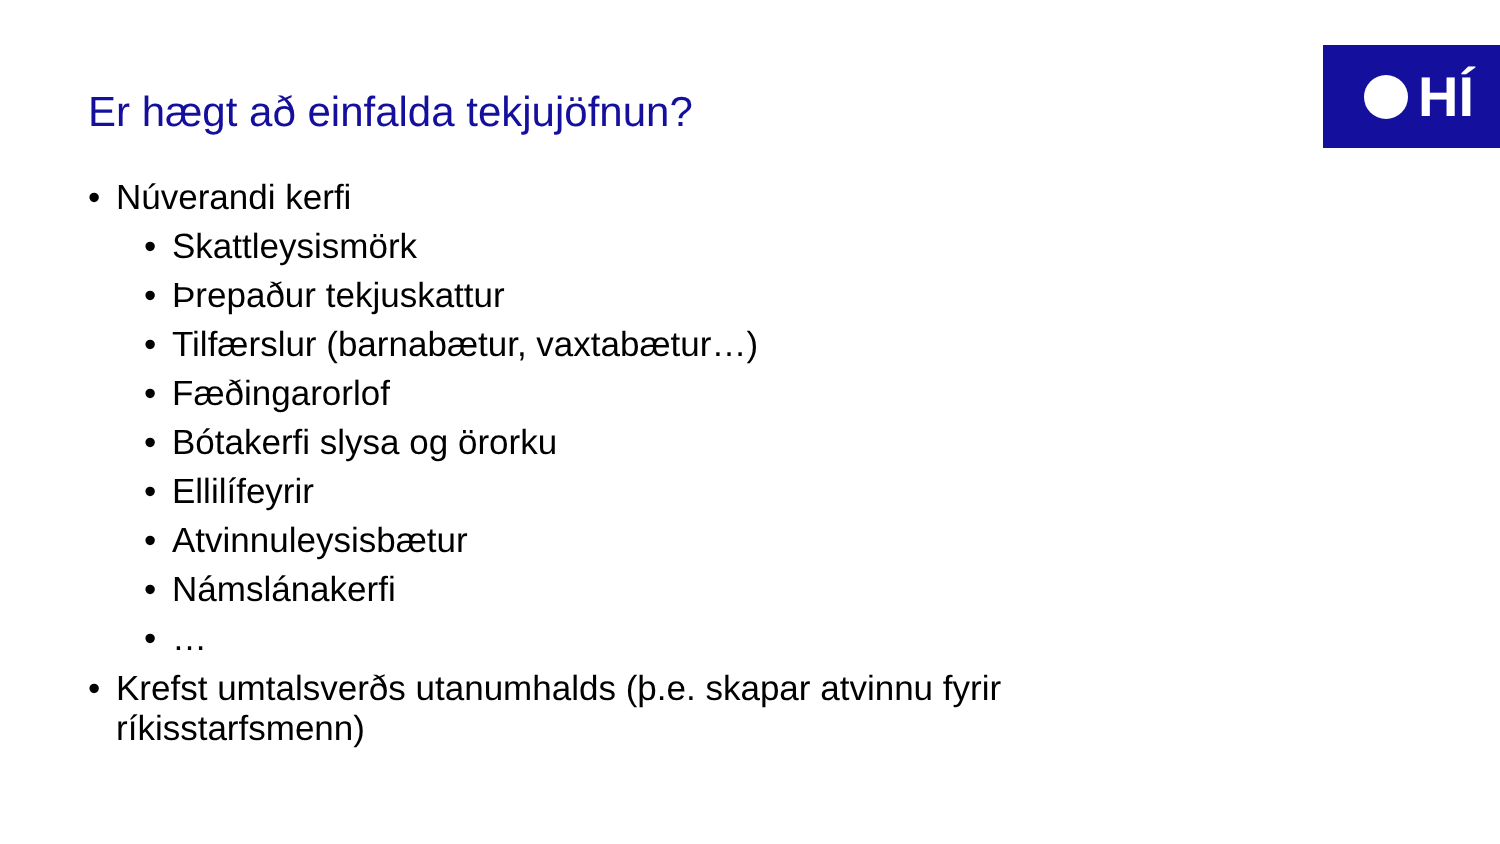HÍ
Er hægt að einfalda tekjujöfnun?
• Núverandi kerfi
• Skattleysismörk
• Þrepaður tekjuskattur
• Tilfærslur (barnabætur, vaxtabætur…)
• Fæðingarorlof
• Bótakerfi slysa og örorku
• Ellilífeyrir
• Atvinnuleysisbætur
• Námslánakerfi
• …
• Krefst umtalsverðs utanumhalds (þ.e. skapar atvinnu fyrir ríkisstarfsmenn)